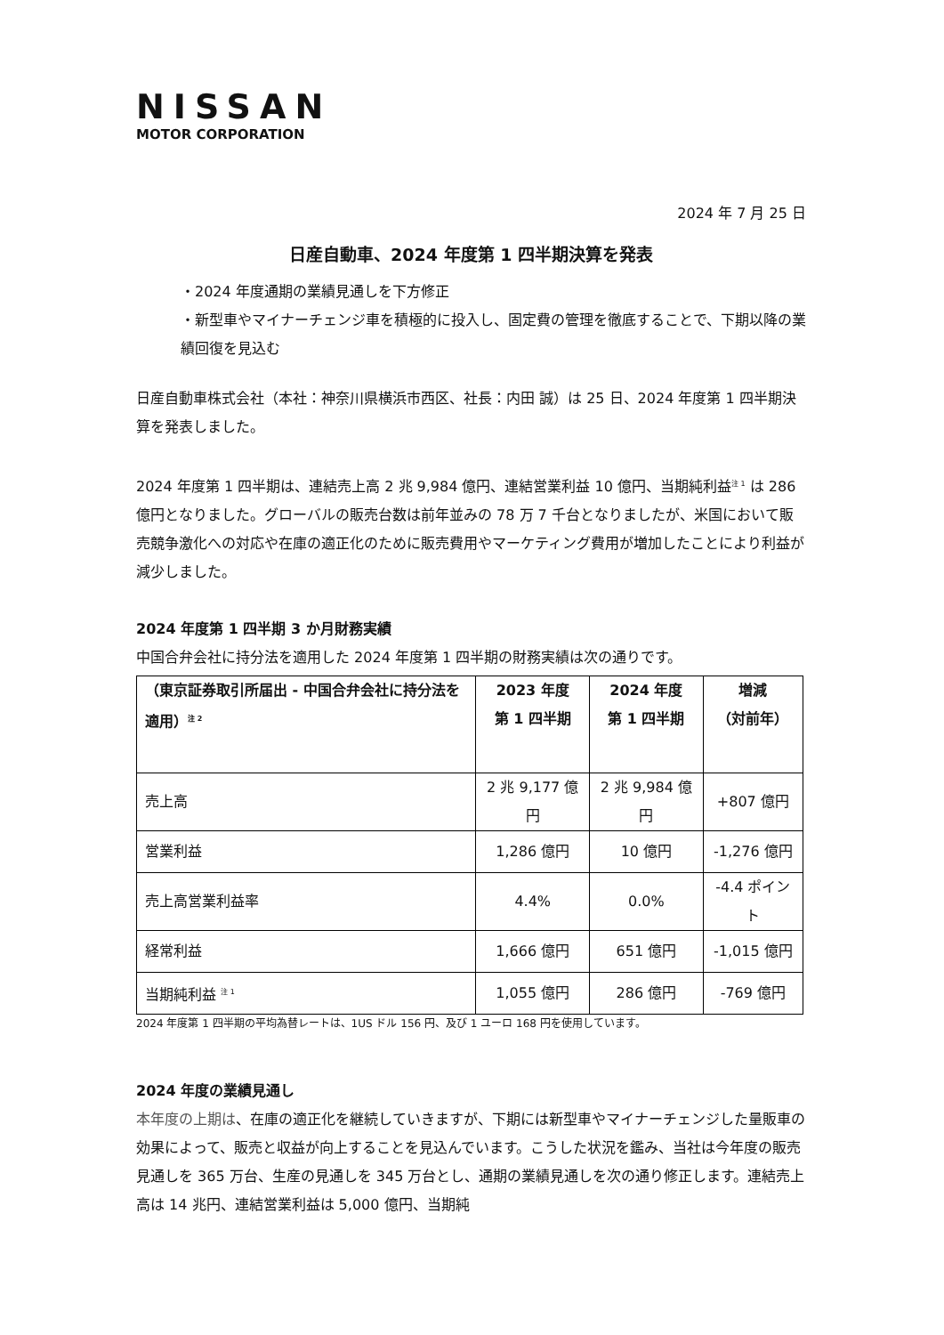NISSAN
MOTOR CORPORATION
2024 年 7 月 25 日
日産自動車、2024 年度第 1 四半期決算を発表
・2024 年度通期の業績見通しを下方修正
・新型車やマイナーチェンジ車を積極的に投入し、固定費の管理を徹底することで、下期以降の業績回復を見込む
日産自動車株式会社（本社：神奈川県横浜市西区、社長：内田 誠）は 25 日、2024 年度第 1 四半期決算を発表しました。
2024 年度第 1 四半期は、連結売上高 2 兆 9,984 億円、連結営業利益 10 億円、当期純利益<sup>注 1</sup> は 286 億円となりました。グローバルの販売台数は前年並みの 78 万 7 千台となりましたが、米国において販売競争激化への対応や在庫の適正化のために販売費用やマーケティング費用が増加したことにより利益が減少しました。
2024 年度第 1 四半期 3 か月財務実績
中国合弁会社に持分法を適用した 2024 年度第 1 四半期の財務実績は次の通りです。
| （東京証券取引所届出 - 中国合弁会社に持分法を適用）<sup>注 2</sup> | 2023 年度 第 1 四半期 | 2024 年度 第 1 四半期 | 増減 （対前年） |
| --- | --- | --- | --- |
| 売上高 | 2 兆 9,177 億円 | 2 兆 9,984 億円 | +807 億円 |
| 営業利益 | 1,286 億円 | 10 億円 | -1,276 億円 |
| 売上高営業利益率 | 4.4% | 0.0% | -4.4 ポイント |
| 経常利益 | 1,666 億円 | 651 億円 | -1,015 億円 |
| 当期純利益 <sup>注 1</sup> | 1,055 億円 | 286 億円 | -769 億円 |
2024 年度第 1 四半期の平均為替レートは、1US ドル 156 円、及び 1 ユーロ 168 円を使用しています。
2024 年度の業績見通し
本年度の上期は、在庫の適正化を継続していきますが、下期には新型車やマイナーチェンジした量販車の効果によって、販売と収益が向上することを見込んでいます。こうした状況を鑑み、当社は今年度の販売見通しを 365 万台、生産の見通しを 345 万台とし、通期の業績見通しを次の通り修正します。連結売上高は 14 兆円、連結営業利益は 5,000 億円、当期純